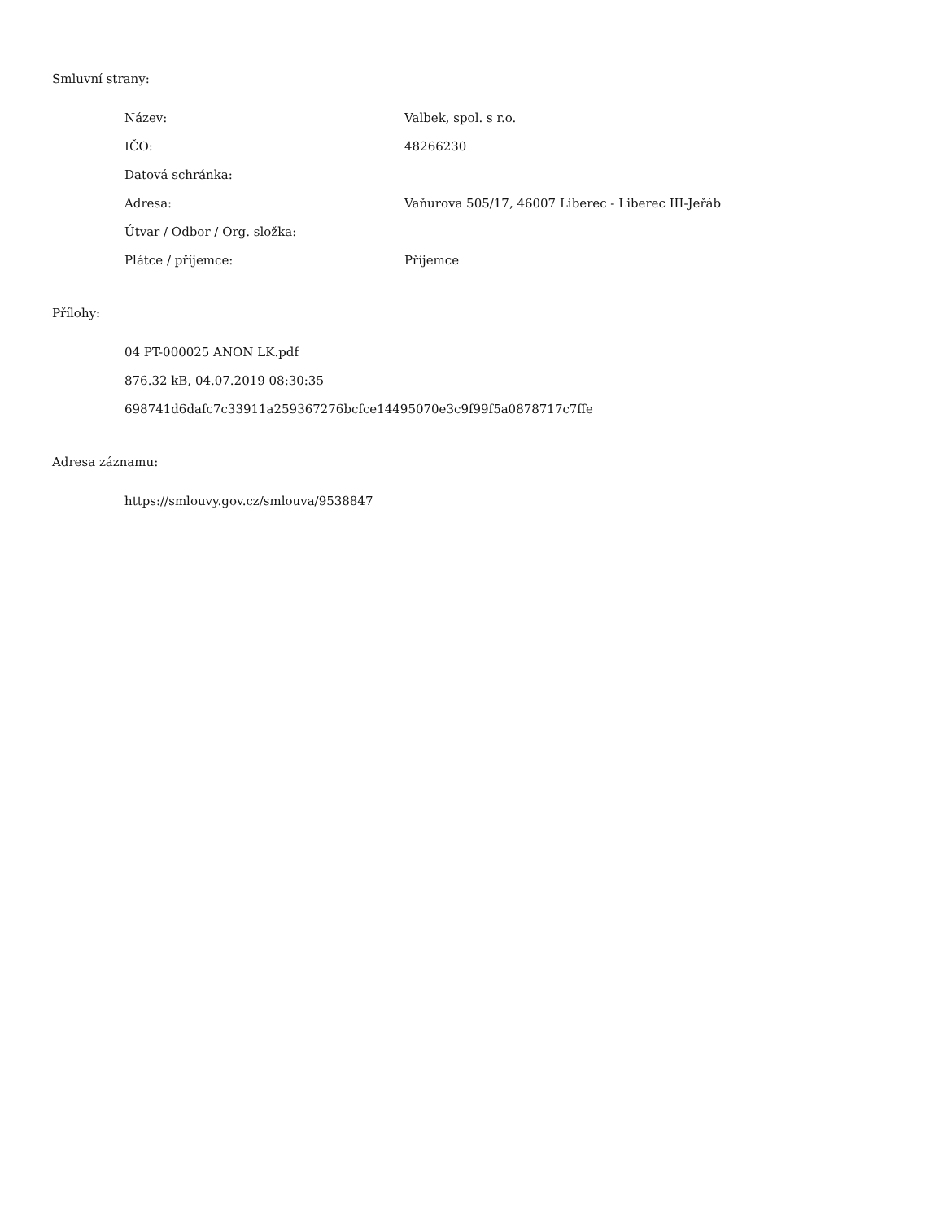Smluvní strany:
| Název: | Valbek, spol. s r.o. |
| IČO: | 48266230 |
| Datová schránka: | |
| Adresa: | Vaňurova 505/17, 46007 Liberec - Liberec III-Jeřáb |
| Útvar / Odbor / Org. složka: | |
| Plátce / příjemce: | Příjemce |
Přílohy:
04 PT-000025 ANON LK.pdf
876.32 kB, 04.07.2019 08:30:35
698741d6dafc7c33911a259367276bcfce14495070e3c9f99f5a0878717c7ffe
Adresa záznamu:
https://smlouvy.gov.cz/smlouva/9538847